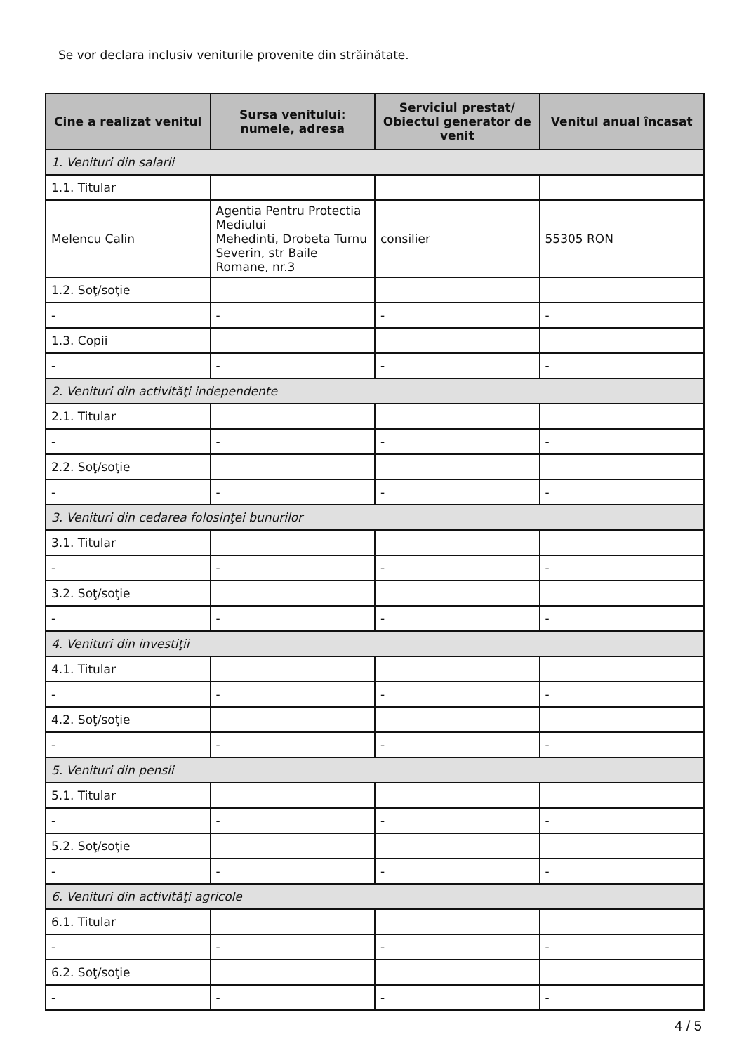Se vor declara inclusiv veniturile provenite din străinătate.
| Cine a realizat venitul | Sursa venitului: numele, adresa | Serviciul prestat/ Obiectul generator de venit | Venitul anual încasat |
| --- | --- | --- | --- |
| 1. Venituri din salarii | | | |
| 1.1. Titular | | | |
| Melencu Calin | Agentia Pentru Protectia Mediului Mehedinti, Drobeta Turnu Severin, str Baile Romane, nr.3 | consilier | 55305 RON |
| 1.2. Soţ/soţie | | | |
| - | - | - | - |
| 1.3. Copii | | | |
| - | - | - | - |
| 2. Venituri din activităţi independente | | | |
| 2.1. Titular | | | |
| - | - | - | - |
| 2.2. Soţ/soţie | | | |
| - | - | - | - |
| 3. Venituri din cedarea folosinţei bunurilor | | | |
| 3.1. Titular | | | |
| - | - | - | - |
| 3.2. Soţ/soţie | | | |
| - | - | - | - |
| 4. Venituri din investiţii | | | |
| 4.1. Titular | | | |
| - | - | - | - |
| 4.2. Soţ/soţie | | | |
| - | - | - | - |
| 5. Venituri din pensii | | | |
| 5.1. Titular | | | |
| - | - | - | - |
| 5.2. Soţ/soţie | | | |
| - | - | - | - |
| 6. Venituri din activităţi agricole | | | |
| 6.1. Titular | | | |
| - | - | - | - |
| 6.2. Soţ/soţie | | | |
| - | - | - | - |
4 / 5